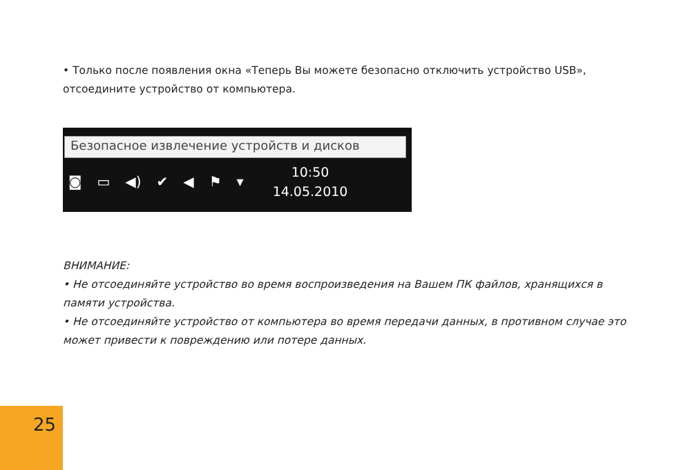• Только после появления окна «Теперь Вы можете безопасно отключить устройство USB», отсоедините устройство от компьютера.
Безопасное извлечение устройств и дисков
◙ ▭ ◀) ✔ ◀ ⚑ ▾
10:50
14.05.2010
ВНИМАНИЕ:
• Не отсоединяйте устройство во время воспроизведения на Вашем ПК файлов, хранящихся в памяти устройства.
• Не отсоединяйте устройство от компьютера во время передачи данных, в противном случае это может привести к повреждению или потере данных.
25